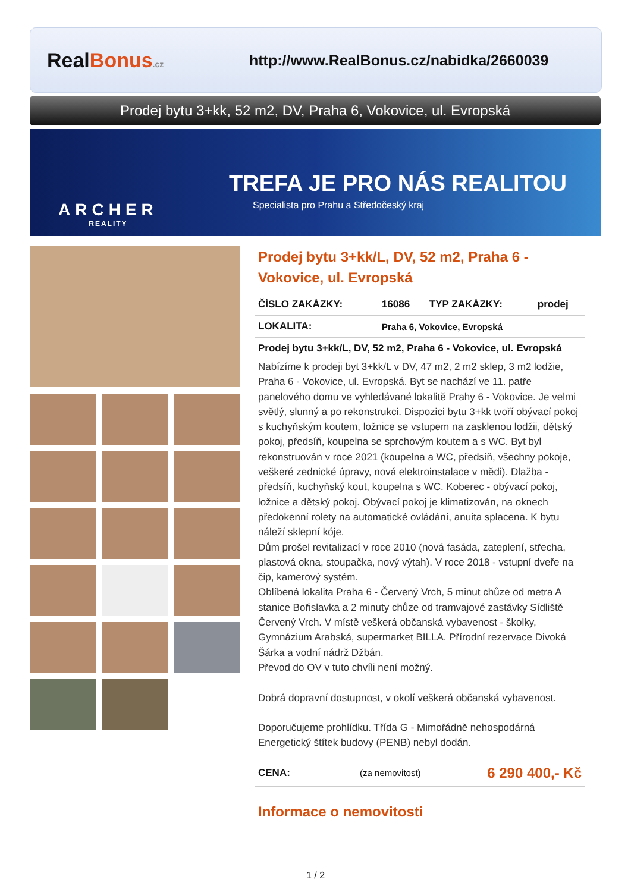Real Bonus.cz
http://www.RealBonus.cz/nabidka/2660039
Prodej bytu 3+kk, 52 m2, DV, Praha 6, Vokovice, ul. Evropská
ARCHER
REALITY
TREFA JE PRO NÁS REALITOU
Specialista pro Prahu a Středočeský kraj
Prodej bytu 3+kk/L, DV, 52 m2, Praha 6 - Vokovice, ul. Evropská
| ČÍSLO ZAKÁZKY: | 16086 | TYP ZAKÁZKY: | prodej |
| LOKALITA: | Praha 6, Vokovice, Evropská | | |
| Prodej bytu 3+kk/L, DV, 52 m2, Praha 6 - Vokovice, ul. Evropská | | | |
Nabízíme k prodeji byt 3+kk/L v DV, 47 m2, 2 m2 sklep, 3 m2 lodžie, Praha 6 - Vokovice, ul. Evropská. Byt se nachází ve 11. patře panelového domu ve vyhledávané lokalitě Prahy 6 - Vokovice. Je velmi světlý, slunný a po rekonstrukci. Dispozici bytu 3+kk tvoří obývací pokoj s kuchyňským koutem, ložnice se vstupem na zasklenou lodžii, dětský pokoj, předsíň, koupelna se sprchovým koutem a s WC. Byt byl rekonstruován v roce 2021 (koupelna a WC, předsíň, všechny pokoje, veškeré zednické úpravy, nová elektroinstalace v mědi). Dlažba - předsíň, kuchyňský kout, koupelna s WC. Koberec - obývací pokoj, ložnice a dětský pokoj. Obývací pokoj je klimatizován, na oknech předokenní rolety na automatické ovládání, anuita splacena. K bytu náleží sklepní kóje.
Dům prošel revitalizací v roce 2010 (nová fasáda, zateplení, střecha, plastová okna, stoupačka, nový výtah). V roce 2018 - vstupní dveře na čip, kamerový systém.
Oblíbená lokalita Praha 6 - Červený Vrch, 5 minut chůze od metra A stanice Bořislavka a 2 minuty chůze od tramvajové zastávky Sídliště Červený Vrch. V místě veškerá občanská vybavenost - školky, Gymnázium Arabská, supermarket BILLA. Přírodní rezervace Divoká Šárka a vodní nádrž Džbán.
Převod do OV v tuto chvíli není možný.
Dobrá dopravní dostupnost, v okolí veškerá občanská vybavenost.
Doporučujeme prohlídku. Třída G - Mimořádně nehospodárná Energetický štítek budovy (PENB) nebyl dodán.
| CENA: | (za nemovitost) | 6 290 400,- Kč |
Informace o nemovitosti
1 / 2